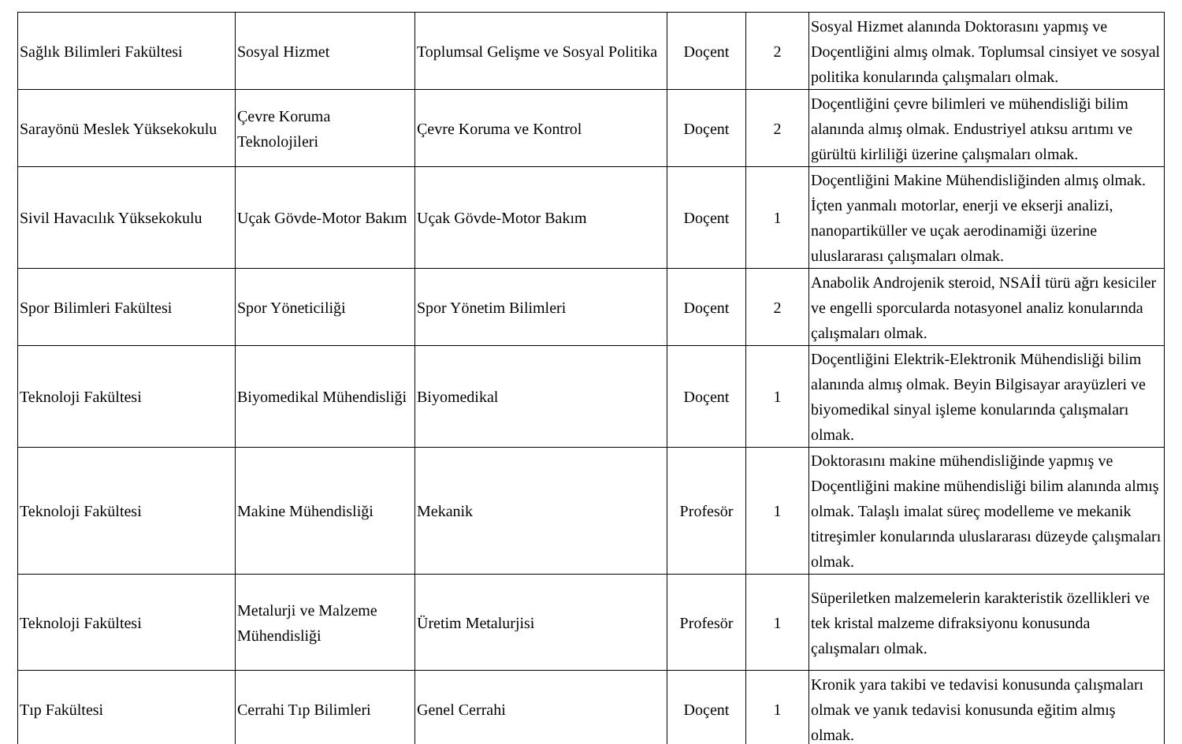| Sağlık Bilimleri Fakültesi | Sosyal Hizmet | Toplumsal Gelişme ve Sosyal Politika | Doçent | 2 | Sosyal Hizmet alanında Doktorasını yapmış ve Doçentliğini almış olmak. Toplumsal cinsiyet ve sosyal politika konularında çalışmaları olmak. |
| Sarayönü Meslek Yüksekokulu | Çevre Koruma Teknolojileri | Çevre Koruma ve Kontrol | Doçent | 2 | Doçentliğini çevre bilimleri ve mühendisliği bilim alanında almış olmak. Endustriyel atıksu arıtımı ve gürültü kirliliği üzerine çalışmaları olmak. |
| Sivil Havacılık Yüksekokulu | Uçak Gövde-Motor Bakım | Uçak Gövde-Motor Bakım | Doçent | 1 | Doçentliğini Makine Mühendisliğinden almış olmak. İçten yanmalı motorlar, enerji ve ekserji analizi, nanopartiküller ve uçak aerodinamiği üzerine uluslararası çalışmaları olmak. |
| Spor Bilimleri Fakültesi | Spor Yöneticiliği | Spor Yönetim Bilimleri | Doçent | 2 | Anabolik Androjenik steroid, NSAİİ türü ağrı kesiciler ve engelli sporcularda notasyonel analiz konularında çalışmaları olmak. |
| Teknoloji Fakültesi | Biyomedikal Mühendisliği | Biyomedikal | Doçent | 1 | Doçentliğini Elektrik-Elektronik Mühendisliği bilim alanında almış olmak. Beyin Bilgisayar arayüzleri ve biyomedikal sinyal işleme konularında çalışmaları olmak. |
| Teknoloji Fakültesi | Makine Mühendisliği | Mekanik | Profesör | 1 | Doktorasını makine mühendisliğinde yapmış ve Doçentliğini makine mühendisliği bilim alanında almış olmak. Talaşlı imalat süreç modelleme ve mekanik titreşimler konularında uluslararası düzeyde çalışmaları olmak. |
| Teknoloji Fakültesi | Metalurji ve Malzeme Mühendisliği | Üretim Metalurjisi | Profesör | 1 | Süperiletken malzemelerin karakteristik özellikleri ve tek kristal malzeme difraksiyonu konusunda çalışmaları olmak. |
| Tıp Fakültesi | Cerrahi Tıp Bilimleri | Genel Cerrahi | Doçent | 1 | Kronik yara takibi ve tedavisi konusunda çalışmaları olmak ve yanık tedavisi konusunda eğitim almış olmak. |